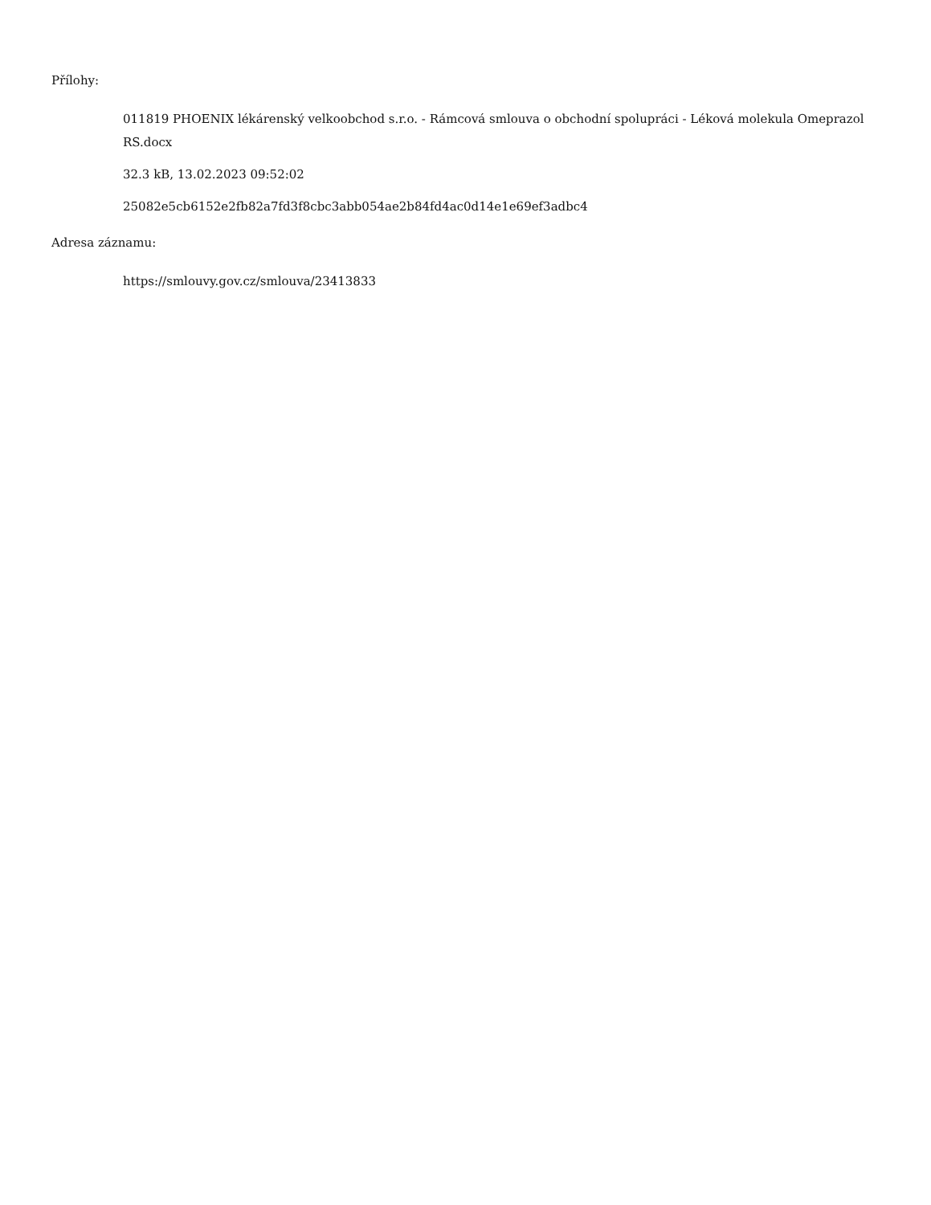Přílohy:
011819 PHOENIX lékárenský velkoobchod s.r.o. - Rámcová smlouva o obchodní spolupráci - Léková molekula Omeprazol RS.docx
32.3 kB, 13.02.2023 09:52:02
25082e5cb6152e2fb82a7fd3f8cbc3abb054ae2b84fd4ac0d14e1e69ef3adbc4
Adresa záznamu:
https://smlouvy.gov.cz/smlouva/23413833